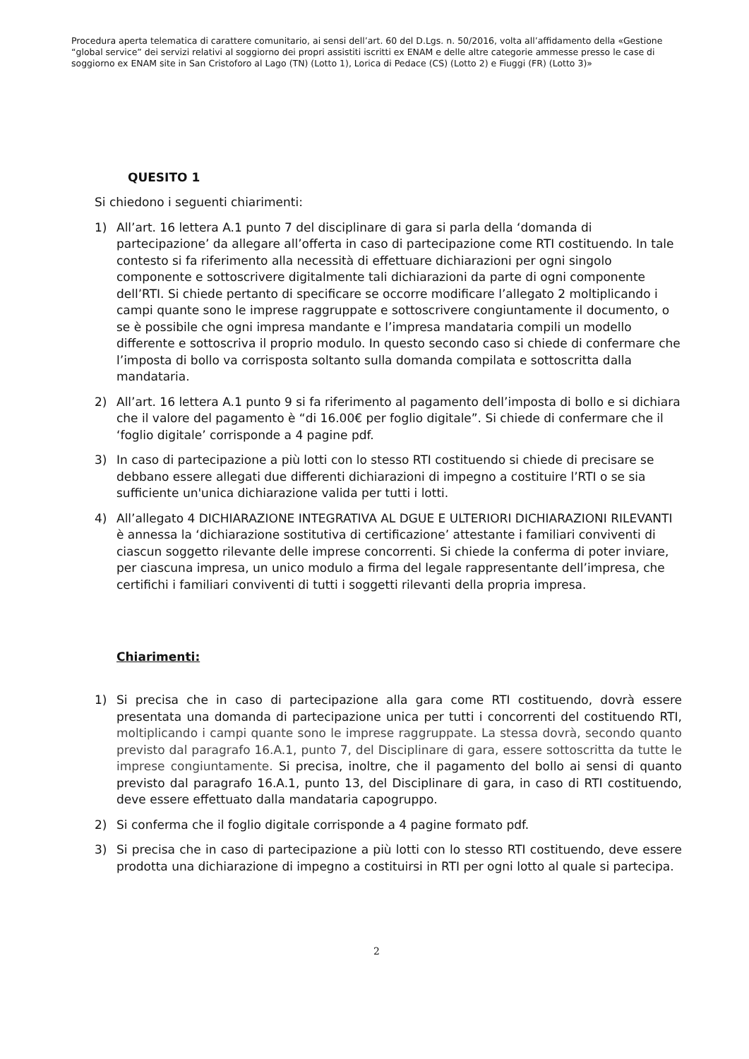Procedura aperta telematica di carattere comunitario, ai sensi dell’art. 60 del D.Lgs. n. 50/2016, volta all’affidamento della «Gestione “global service” dei servizi relativi al soggiorno dei propri assistiti iscritti ex ENAM e delle altre categorie ammesse presso le case di soggiorno ex ENAM site in San Cristoforo al Lago (TN) (Lotto 1), Lorica di Pedace (CS) (Lotto 2) e Fiuggi (FR) (Lotto 3)»
QUESITO 1
Si chiedono i seguenti chiarimenti:
1) All’art. 16 lettera A.1 punto 7 del disciplinare di gara si parla della ‘domanda di partecipazione’ da allegare all’offerta in caso di partecipazione come RTI costituendo. In tale contesto si fa riferimento alla necessità di effettuare dichiarazioni per ogni singolo componente e sottoscrivere digitalmente tali dichiarazioni da parte di ogni componente dell’RTI. Si chiede pertanto di specificare se occorre modificare l’allegato 2 moltiplicando i campi quante sono le imprese raggruppate e sottoscrivere congiuntamente il documento, o se è possibile che ogni impresa mandante e l’impresa mandataria compili un modello differente e sottoscriva il proprio modulo. In questo secondo caso si chiede di confermare che l’imposta di bollo va corrisposta soltanto sulla domanda compilata e sottoscritta dalla mandataria.
2) All’art. 16 lettera A.1 punto 9 si fa riferimento al pagamento dell’imposta di bollo e si dichiara che il valore del pagamento è “di 16.00€ per foglio digitale”. Si chiede di confermare che il ‘foglio digitale’ corrisponde a 4 pagine pdf.
3) In caso di partecipazione a più lotti con lo stesso RTI costituendo si chiede di precisare se debbano essere allegati due differenti dichiarazioni di impegno a costituire l’RTI o se sia sufficiente un'unica dichiarazione valida per tutti i lotti.
4) All’allegato 4 DICHIARAZIONE INTEGRATIVA AL DGUE E ULTERIORI DICHIARAZIONI RILEVANTI è annessa la ‘dichiarazione sostitutiva di certificazione’ attestante i familiari conviventi di ciascun soggetto rilevante delle imprese concorrenti. Si chiede la conferma di poter inviare, per ciascuna impresa, un unico modulo a firma del legale rappresentante dell’impresa, che certifichi i familiari conviventi di tutti i soggetti rilevanti della propria impresa.
Chiarimenti:
1) Si precisa che in caso di partecipazione alla gara come RTI costituendo, dovrà essere presentata una domanda di partecipazione unica per tutti i concorrenti del costituendo RTI, moltiplicando i campi quante sono le imprese raggruppate. La stessa dovrà, secondo quanto previsto dal paragrafo 16.A.1, punto 7, del Disciplinare di gara, essere sottoscritta da tutte le imprese congiuntamente. Si precisa, inoltre, che il pagamento del bollo ai sensi di quanto previsto dal paragrafo 16.A.1, punto 13, del Disciplinare di gara, in caso di RTI costituendo, deve essere effettuato dalla mandataria capogruppo.
2) Si conferma che il foglio digitale corrisponde a 4 pagine formato pdf.
3) Si precisa che in caso di partecipazione a più lotti con lo stesso RTI costituendo, deve essere prodotta una dichiarazione di impegno a costituirsi in RTI per ogni lotto al quale si partecipa.
2